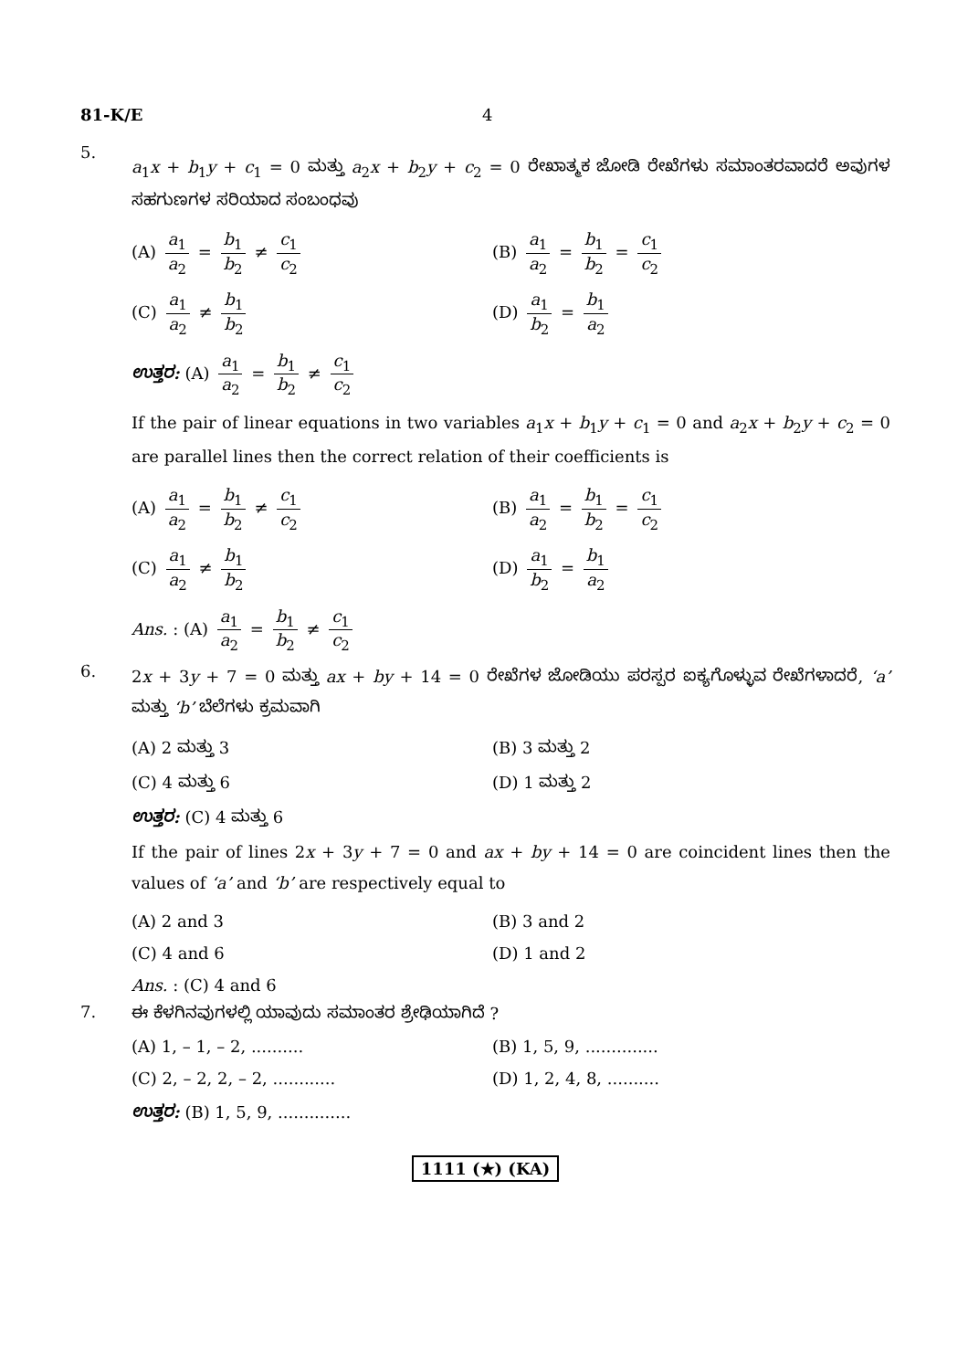81-K/E 4
5.
a<sub>1</sub>x + b<sub>1</sub>y + c<sub>1</sub> = 0 ಮತ್ತು a<sub>2</sub>x + b<sub>2</sub>y + c<sub>2</sub> = 0 ರೇಖಾತ್ಮಕ ಜೋಡಿ ರೇಖೆಗಳು ಸಮಾಂತರವಾದರೆ ಅವುಗಳ ಸಹಗುಣಗಳ ಸರಿಯಾದ ಸಂಬಂಧವು
(A) a<sub>1</sub> a<sub>2</sub> = b<sub>1</sub> b<sub>2</sub> ≠ c<sub>1</sub> c<sub>2</sub>
(B) a<sub>1</sub> a<sub>2</sub> = b<sub>1</sub> b<sub>2</sub> = c<sub>1</sub> c<sub>2</sub>
(C) a<sub>1</sub> a<sub>2</sub> ≠ b<sub>1</sub> b<sub>2</sub>
(D) a<sub>1</sub> b<sub>2</sub> = b<sub>1</sub> a<sub>2</sub>
ಉತ್ತರ: (A) a<sub>1</sub> a<sub>2</sub> = b<sub>1</sub> b<sub>2</sub> ≠ c<sub>1</sub> c<sub>2</sub>
If the pair of linear equations in two variables a<sub>1</sub>x + b<sub>1</sub>y + c<sub>1</sub> = 0 and a<sub>2</sub>x + b<sub>2</sub>y + c<sub>2</sub> = 0 are parallel lines then the correct relation of their coefficients is
(A) a<sub>1</sub> a<sub>2</sub> = b<sub>1</sub> b<sub>2</sub> ≠ c<sub>1</sub> c<sub>2</sub>
(B) a<sub>1</sub> a<sub>2</sub> = b<sub>1</sub> b<sub>2</sub> = c<sub>1</sub> c<sub>2</sub>
(C) a<sub>1</sub> a<sub>2</sub> ≠ b<sub>1</sub> b<sub>2</sub>
(D) a<sub>1</sub> b<sub>2</sub> = b<sub>1</sub> a<sub>2</sub>
Ans. : (A) a<sub>1</sub> a<sub>2</sub> = b<sub>1</sub> b<sub>2</sub> ≠ c<sub>1</sub> c<sub>2</sub>
6.
2x + 3y + 7 = 0 ಮತ್ತು ax + by + 14 = 0 ರೇಖೆಗಳ ಜೋಡಿಯು ಪರಸ್ಪರ ಐಕ್ಯಗೊಳ್ಳುವ ರೇಖೆಗಳಾದರೆ, ‘a’ ಮತ್ತು ‘b’ ಬೆಲೆಗಳು ಕ್ರಮವಾಗಿ
(A) 2 ಮತ್ತು 3
(B) 3 ಮತ್ತು 2
(C) 4 ಮತ್ತು 6
(D) 1 ಮತ್ತು 2
ಉತ್ತರ: (C) 4 ಮತ್ತು 6
If the pair of lines 2x + 3y + 7 = 0 and ax + by + 14 = 0 are coincident lines then the values of ‘a’ and ‘b’ are respectively equal to
(A) 2 and 3
(B) 3 and 2
(C) 4 and 6
(D) 1 and 2
Ans. : (C) 4 and 6
7. ಈ ಕೆಳಗಿನವುಗಳಲ್ಲಿ ಯಾವುದು ಸಮಾಂತರ ಶ್ರೇಢಿಯಾಗಿದೆ ?
(A) 1, – 1, – 2, ..........
(B) 1, 5, 9, ..............
(C) 2, – 2, 2, – 2, ............
(D) 1, 2, 4, 8, ..........
ಉತ್ತರ: (B) 1, 5, 9, ..............
1111 (★) (KA)